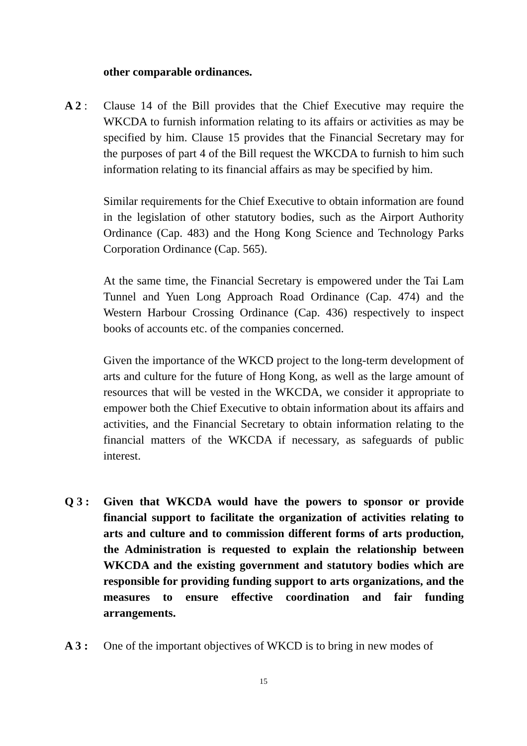other comparable ordinances.
A 2 : Clause 14 of the Bill provides that the Chief Executive may require the WKCDA to furnish information relating to its affairs or activities as may be specified by him. Clause 15 provides that the Financial Secretary may for the purposes of part 4 of the Bill request the WKCDA to furnish to him such information relating to its financial affairs as may be specified by him.
Similar requirements for the Chief Executive to obtain information are found in the legislation of other statutory bodies, such as the Airport Authority Ordinance (Cap. 483) and the Hong Kong Science and Technology Parks Corporation Ordinance (Cap. 565).
At the same time, the Financial Secretary is empowered under the Tai Lam Tunnel and Yuen Long Approach Road Ordinance (Cap. 474) and the Western Harbour Crossing Ordinance (Cap. 436) respectively to inspect books of accounts etc. of the companies concerned.
Given the importance of the WKCD project to the long-term development of arts and culture for the future of Hong Kong, as well as the large amount of resources that will be vested in the WKCDA, we consider it appropriate to empower both the Chief Executive to obtain information about its affairs and activities, and the Financial Secretary to obtain information relating to the financial matters of the WKCDA if necessary, as safeguards of public interest.
Q 3 : Given that WKCDA would have the powers to sponsor or provide financial support to facilitate the organization of activities relating to arts and culture and to commission different forms of arts production, the Administration is requested to explain the relationship between WKCDA and the existing government and statutory bodies which are responsible for providing funding support to arts organizations, and the measures to ensure effective coordination and fair funding arrangements.
A 3 : One of the important objectives of WKCD is to bring in new modes of
15